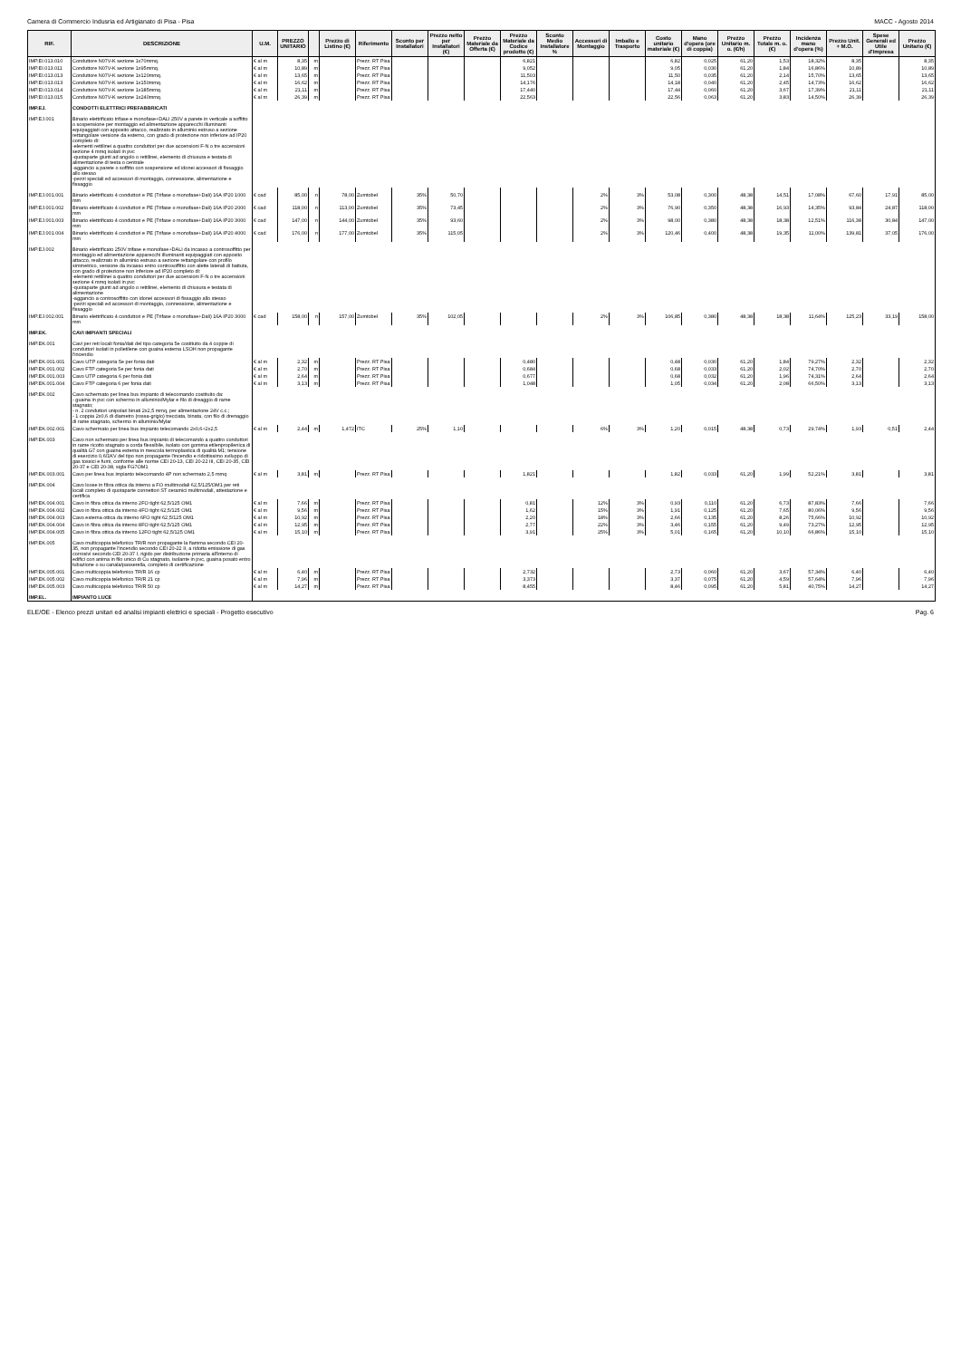Camera di Commercio Indusria ed Artigianato di Pisa - Pisa MACC - Agosto 2014
| RIF. | DESCRIZIONE | U.M. | PREZZO UNITARIO | | Prezzo di Listino (€) | Riferimento | Sconto per Installatori | Prezzo netto per Installatori (€) | Prezzo Materiale da Offerta (€) | Prezzo Materiale da Codice prodotto (€) | Sconto Medio Installatore % | Accessori di Montaggio | Imballo e Trasporto | Costo unitario materiale (€) | Mano d'opera (ore di coppia) | Prezzo Unitario m. o. (€/h) | Prezzo Totale m. o. (€) | Incidenza mano d'opera (%) | Prezzo Unit. + M.O. | Spese Generali ed Utile d'Impresa | Prezzo Unitario (€) |
| --- | --- | --- | --- | --- | --- | --- | --- | --- | --- | --- | --- | --- | --- | --- | --- | --- | --- | --- | --- | --- | --- |
| IMP.EI.013.010 | Conduttore N07V-K sezione 1x70mmq. | € al m | 8,35 | m | | Prezz. RT Pisa | | | | 6,821 | | | | 6,82 | 0,025 | 61,20 | 1,53 | 18,32% | 8,35 | | 8,35 |
| IMP.EI.013.011 | Conduttore N07V-K sezione 1x95mmq. | € al m | 10,89 | m | | Prezz. RT Pisa | | | | 9,052 | | | | 9,05 | 0,030 | 61,20 | 1,84 | 16,86% | 10,89 | | 10,89 |
| IMP.EI.013.013 | Conduttore N07V-K sezione 1x120mmq. | € al m | 13,65 | m | | Prezz. RT Pisa | | | | 11,503 | | | | 11,50 | 0,035 | 61,20 | 2,14 | 15,70% | 13,65 | | 13,65 |
| IMP.EI.013.013 | Conduttore N07V-K sezione 1x150mmq. | € al m | 16,62 | m | | Prezz. RT Pisa | | | | 14,176 | | | | 14,18 | 0,040 | 61,20 | 2,45 | 14,73% | 16,62 | | 16,62 |
| IMP.EI.013.014 | Conduttore N07V-K sezione 1x185mmq. | € al m | 21,11 | m | | Prezz. RT Pisa | | | | 17,440 | | | | 17,44 | 0,060 | 61,20 | 3,67 | 17,39% | 21,11 | | 21,11 |
| IMP.EI.013.015 | Conduttore N07V-K sezione 1x240mmq. | € al m | 26,39 | m | | Prezz. RT Pisa | | | | 22,563 | | | | 22,56 | 0,063 | 61,20 | 3,83 | 14,50% | 26,39 | | 26,39 |
| IMP.EJ. | CONDOTTI ELETTRICI PREFABBRICATI | | | | | | | | | | | | | | | | | | | | |
| IMP.EJ.001 | Binario elettrificato trifase e monofase+DALI 250V a parete in verticale a soffitto o sospensione per montaggio ed alimentazione apparecchi illuminanti equipaggiati con apposito attacco, realizzato in alluminio estruso a sezione rettangolare versione da esterno, con grado di protezione non inferiore ad IP20 completo di: -elementi rettilinei a quattro conduttori per due accensioni F-N o tre accensioni sezione 4 mmq isolati in pvc -quotaparte giunti ad angolo o rettilinei, elemento di chiusura e testata di alimentazione di testa o centrale -aggancio a parete o soffitto con sospensione ed idonei accessori di fissaggio allo stesso -pezzi speciali ed accessori di montaggio, connessione, alimentazione e fissaggio | | | | | | | | | | | | | | | | | | | | |
| IMP.EJ.001.001 | Binario elettrificato 4 conduttori e PE (Trifase o monofase+Dali) 16A IP20 1000 mm | € cad | 85,00 | n | 78,00 | Zumtobel | 35% | 50,70 | | | | 2% | 3% | 53,08 | 0,300 | 48,38 | 14,51 | 17,08% | 67,60 | 17,91 | 85,00 |
| IMP.EJ.001.002 | Binario elettrificato 4 conduttori e PE (Trifase o monofase+Dali) 16A IP20 2000 mm | € cad | 118,00 | n | 113,00 | Zumtobel | 35% | 73,45 | | | | 2% | 3% | 76,90 | 0,350 | 48,38 | 16,93 | 14,35% | 93,84 | 24,87 | 118,00 |
| IMP.EJ.001.003 | Binario elettrificato 4 conduttori e PE (Trifase o monofase+Dali) 16A IP20 3000 mm | € cad | 147,00 | n | 144,00 | Zumtobel | 35% | 93,60 | | | | 2% | 3% | 98,00 | 0,380 | 48,38 | 18,38 | 12,51% | 116,38 | 30,84 | 147,00 |
| IMP.EJ.001.004 | Binario elettrificato 4 conduttori e PE (Trifase o monofase+Dali) 16A IP20 4000 mm | € cad | 176,00 | n | 177,00 | Zumtobel | 35% | 115,05 | | | | 2% | 3% | 120,46 | 0,400 | 48,38 | 19,35 | 11,00% | 139,81 | 37,05 | 176,00 |
| IMP.EJ.002 | Binario elettrificato 250V trifase e monofase+DALI da incasso a controsoffitto per montaggio ed alimentazione apparecchi illuminanti equipaggiati con apposito attacco, realizzato in alluminio estruso a sezione rettangolare con profilo simmetrico, versione da incasso entro controsoffitto con alette laterali di battuta, con grado di protezione non inferiore ad IP20 completo di: -elementi rettilinei a quattro conduttori per due accensioni F-N o tre accensioni sezione 4 mmq isolati in pvc -quotaparte giunti ad angolo o rettilinei, elemento di chiusura e testata di alimentazione -aggancio a controsoffitto con idonei accessori di fissaggio allo stesso -pezzi speciali ed accessori di montaggio, connessione, alimentazione e fissaggio | | | | | | | | | | | | | | | | | | | | |
| IMP.EJ.002.001 | Binario elettrificato 4 conduttori e PE (Trifase o monofase+Dali) 16A IP20 3000 mm | € cad | 158,00 | n | 157,00 | Zumtobel | 35% | 102,05 | | | | 2% | 3% | 106,85 | 0,380 | 48,38 | 18,38 | 11,64% | 125,23 | 33,19 | 158,00 |
| IMP.EK. | CAVI IMPIANTI SPECIALI | | | | | | | | | | | | | | | | | | | | |
| IMP.EK.001 | Cavi per reti locali fonia/dati del tipo categoria 5e costituito da 4 coppie di conduttori isolati in polietilene con guaina esterna LSOH non propagante l'incendio | | | | | | | | | | | | | | | | | | | | |
| IMP.EK.001.001 | Cavo UTP categoria 5e per fonia dati | € al m | 2,32 | m | | Prezz. RT Pisa | | | | 0,480 | | | | 0,48 | 0,030 | 61,20 | 1,84 | 79,27% | 2,32 | | 2,32 |
| IMP.EK.001.002 | Cavo FTP categoria 5e per fonia dati | € al m | 2,70 | m | | Prezz. RT Pisa | | | | 0,684 | | | | 0,68 | 0,033 | 61,20 | 2,02 | 74,70% | 2,70 | | 2,70 |
| IMP.EK.001.003 | Cavo UTP categoria 6 per fonia dati | € al m | 2,64 | m | | Prezz. RT Pisa | | | | 0,677 | | | | 0,68 | 0,032 | 61,20 | 1,96 | 74,31% | 2,64 | | 2,64 |
| IMP.EK.001.004 | Cavo FTP categoria 6 per fonia dati | € al m | 3,13 | m | | Prezz. RT Pisa | | | | 1,048 | | | | 1,05 | 0,034 | 61,20 | 2,08 | 66,50% | 3,13 | | 3,13 |
| IMP.EK.002 | Cavo schermato per linea bus impianto di telecomando costituito da: - guaina in pvc con schermo in alluminio/Mylar e filo di dreaggio di rame stagnato; - n. 2 conduttori unipolari binati 2x2,5 mmq, per alimentazione 24V c.c.; - 1 coppia 2x0,6 di diametro (rossa-grigio) trecciata, binata, con filo di drenaggio di rame stagnato, schermo in alluminio/Mylar | | | | | | | | | | | | | | | | | | | | |
| IMP.EK.002.001 | Cavo schermato per linea bus impianto telecomando 2x0,6+2x2,5 | € al m | 2,44 | m | 1,472 | ITC | 25% | 1,10 | | | | 6% | 3% | 1,20 | 0,015 | 48,38 | 0,73 | 29,74% | 1,93 | 0,51 | 2,44 |
| IMP.EK.003 | Cavo non schermato per linea bus impianto di telecomando a quattro conduttori in rame ricotto stagnato a corda flessibile, isolato con gomma etilenpropilenica di qualità G7 con guaina esterna in mescola termoplastica di qualità M1; tensione di esercizio 0,6/1KV del tipo non propagante l'incendio e ridottissimo sviluppo di gas tossici e fumi, conforme alle norme CEI 20-13, CEI 20-22 III, CEI 20-35, CEI 20-37 e CEI 20-38, sigla FG7OM1 | | | | | | | | | | | | | | | | | | | | |
| IMP.EK.003.001 | Cavo per linea bus impianto telecomando 4P non schermato 2,5 mmq | € al m | 3,81 | m | | Prezz. RT Pisa | | | | 1,821 | | | | 1,82 | 0,033 | 61,20 | 1,99 | 52,21% | 3,81 | | 3,81 |
| IMP.EK.004 | Cavo loose in fibra ottica da interno a FO multimodali 62,5/125/OM1 per reti locali completo di quotaparte connettori ST ceramici multimodali, attestazione e certifica | | | | | | | | | | | | | | | | | | | | |
| IMP.EK.004.001 | Cavo in fibra ottica da interno 2FO tight 62,5/125 OM1 | € al m | 7,66 | m | | Prezz. RT Pisa | | | | 0,81 | | 12% | 3% | 0,93 | 0,110 | 61,20 | 6,73 | 87,83% | 7,66 | | 7,66 |
| IMP.EK.004.002 | Cavo in fibra ottica da interno 4FO tight 62,5/125 OM1 | € al m | 9,56 | m | | Prezz. RT Pisa | | | | 1,62 | | 15% | 3% | 1,91 | 0,125 | 61,20 | 7,65 | 80,06% | 9,56 | | 9,56 |
| IMP.EK.004.003 | Cavo esterna ottica da interno 6FO tight 62,5/125 OM1 | € al m | 10,92 | m | | Prezz. RT Pisa | | | | 2,20 | | 18% | 3% | 2,66 | 0,135 | 61,20 | 8,26 | 75,66% | 10,92 | | 10,92 |
| IMP.EK.004.004 | Cavo in fibra ottica da interno 8FO tight 62,5/125 OM1 | € al m | 12,95 | m | | Prezz. RT Pisa | | | | 2,77 | | 22% | 3% | 3,46 | 0,155 | 61,20 | 9,49 | 73,27% | 12,95 | | 12,95 |
| IMP.EK.004.005 | Cavo in fibra ottica da interno 12FO tight 62,5/125 OM1 | € al m | 15,10 | m | | Prezz. RT Pisa | | | | 3,91 | | 25% | 3% | 5,01 | 0,165 | 61,20 | 10,10 | 66,86% | 15,10 | | 15,10 |
| IMP.EK.005 | Cavo multicoppia telefonico TR/R non propagante la fiamma secondo CEI 20-35, non propagante l'incendio secondo CEI 20-22 II, a ridotta emissione di gas corrosivi secondo CEI 20-37 I, rigido per distribuzione primaria all'interno di edifici con anima in filo unico di Cu stagnato, isolante in pvc, guaina posato entro tubazione o su canala/passerella, completo di certificazione | | | | | | | | | | | | | | | | | | | | |
| IMP.EK.005.001 | Cavo multicoppia telefonico TR/R 16 cp | € al m | 6,40 | m | | Prezz. RT Pisa | | | | 2,732 | | | | 2,73 | 0,060 | 61,20 | 3,67 | 57,34% | 6,40 | | 6,40 |
| IMP.EK.005.002 | Cavo multicoppia telefonico TR/R 21 cp | € al m | 7,96 | m | | Prezz. RT Pisa | | | | 3,373 | | | | 3,37 | 0,075 | 61,20 | 4,59 | 57,64% | 7,96 | | 7,96 |
| IMP.EK.005.003 | Cavo multicoppia telefonico TR/R 50 cp | € al m | 14,27 | m | | Prezz. RT Pisa | | | | 8,455 | | | | 8,46 | 0,095 | 61,20 | 5,81 | 40,75% | 14,27 | | 14,27 |
| IMP.EL. | IMPIANTO LUCE | | | | | | | | | | | | | | | | | | | | |
ELE/OE - Elenco prezzi unitari ed analisi impianti elettrici e speciali - Progetto esecutivo Pag. 6